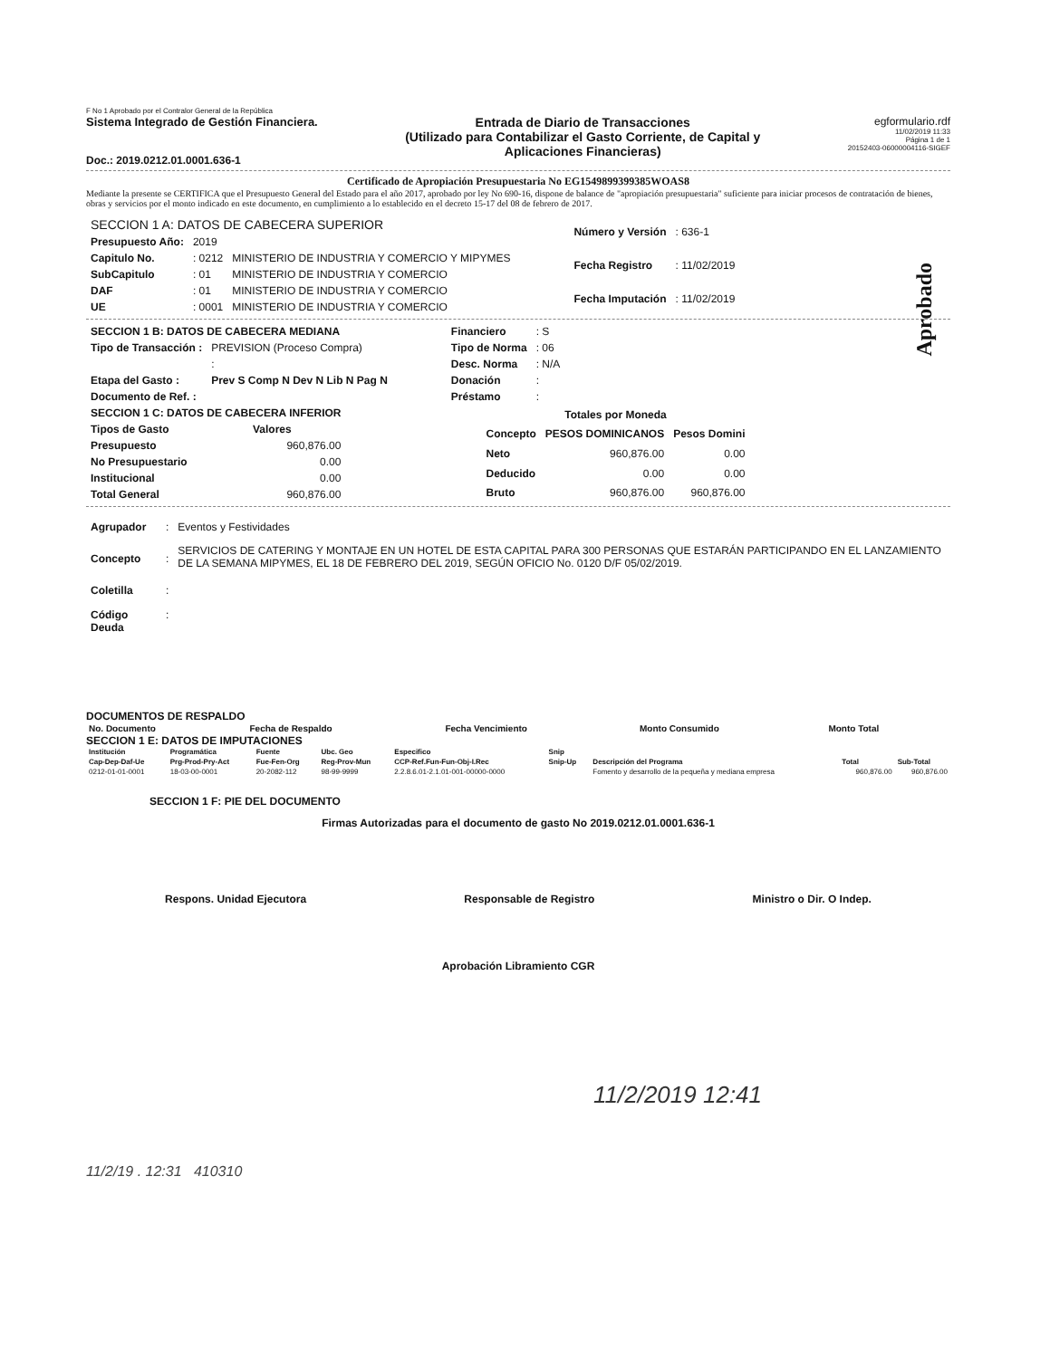F No 1 Aprobado por el Contralor General de la República
Sistema Integrado de Gestión Financiera.
Doc.: 2019.0212.01.0001.636-1
Entrada de Diario de Transacciones
(Utilizado para Contabilizar el Gasto Corriente, de Capital y
Aplicaciones Financieras)
egformulario.rdf
11/02/2019 11:33
Página 1 de 1
20152403-06000004116-SIGEF
Certificado de Apropiación Presupuestaria No EG1549899399385WOAS8
Mediante la presente se CERTIFICA que el Presupuesto General del Estado para el año 2017, aprobado por ley No 690-16, dispone de balance de "apropiación presupuestaria" suficiente para iniciar procesos de contratación de bienes, obras y servicios por el monto indicado en este documento, en cumplimiento a lo establecido en el decreto 15-17 del 08 de febrero de 2017.
Aprobado
| SECCION 1 A: DATOS DE CABECERA SUPERIOR | | |
| Presupuesto Año: | 2019 | |
| Capitulo No. | : 0212 | MINISTERIO DE INDUSTRIA Y COMERCIO Y MIPYMES |
| SubCapitulo | : 01 | MINISTERIO DE INDUSTRIA Y COMERCIO |
| DAF | : 01 | MINISTERIO DE INDUSTRIA Y COMERCIO |
| UE | : 0001 | MINISTERIO DE INDUSTRIA Y COMERCIO |
| Número y Versión | : 636-1 |
| Fecha Registro | : 11/02/2019 |
| Fecha Imputación | : 11/02/2019 |
| SECCION 1 B: DATOS DE CABECERA MEDIANA | |
| Tipo de Transacción : | PREVISION (Proceso Compra) |
| | : |
| Etapa del Gasto : | Prev S Comp N Dev N Lib N Pag N |
| Documento de Ref. : | |
| Financiero | : S |
| Tipo de Norma | : 06 |
| Desc. Norma | : N/A |
| Donación | : |
| Préstamo | : |
| SECCION 1 C: DATOS DE CABECERA INFERIOR | |
| Tipos de Gasto | Valores |
| Presupuesto | 960,876.00 |
| No Presupuestario | 0.00 |
| Institucional | 0.00 |
| Total General | 960,876.00 |
| Totales por Moneda | | |
| --- | --- | --- |
| Concepto | PESOS DOMINICANOS | Pesos Domini |
| Neto | 960,876.00 | 0.00 |
| Deducido | 0.00 | 0.00 |
| Bruto | 960,876.00 | 960,876.00 |
| Agrupador | : | Eventos y Festividades |
| Concepto | : | SERVICIOS DE CATERING Y MONTAJE EN UN HOTEL DE ESTA CAPITAL PARA 300 PERSONAS QUE ESTARÁN PARTICIPANDO EN EL LANZAMIENTO DE LA SEMANA MIPYMES, EL 18 DE FEBRERO DEL 2019, SEGÚN OFICIO No. 0120 D/F 05/02/2019. |
| Coletilla | : | |
| Código Deuda | : | |
DOCUMENTOS DE RESPALDO
| No. Documento | Fecha de Respaldo | Fecha Vencimiento | Monto Consumido | Monto Total |
| --- | --- | --- | --- | --- |
SECCION 1 E: DATOS DE IMPUTACIONES
| Institución | Programática | Fuente | Ubc. Geo | Especifico | Snip | | | |
| --- | --- | --- | --- | --- | --- | --- | --- | --- |
| Cap-Dep-Daf-Ue | Prg-Prod-Pry-Act | Fue-Fen-Org | Reg-Prov-Mun | CCP-Ref.Fun-Fun-Obj-I.Rec | Snip-Up | Descripción del Programa | Total | Sub-Total |
| 0212-01-01-0001 | 18-03-00-0001 | 20-2082-112 | 98-99-9999 | 2.2.8.6.01-2.1.01-001-00000-0000 | | Fomento y desarrollo de la pequeña y mediana empresa | 960,876.00 | 960,876.00 |
SECCION 1 F: PIE DEL DOCUMENTO
Firmas Autorizadas para el documento de gasto No 2019.0212.01.0001.636-1
Respons. Unidad Ejecutora Responsable de Registro Ministro o Dir. O Indep.
Aprobación Libramiento CGR
11/2/2019 12:41
11/2/19 . 12:31 410310